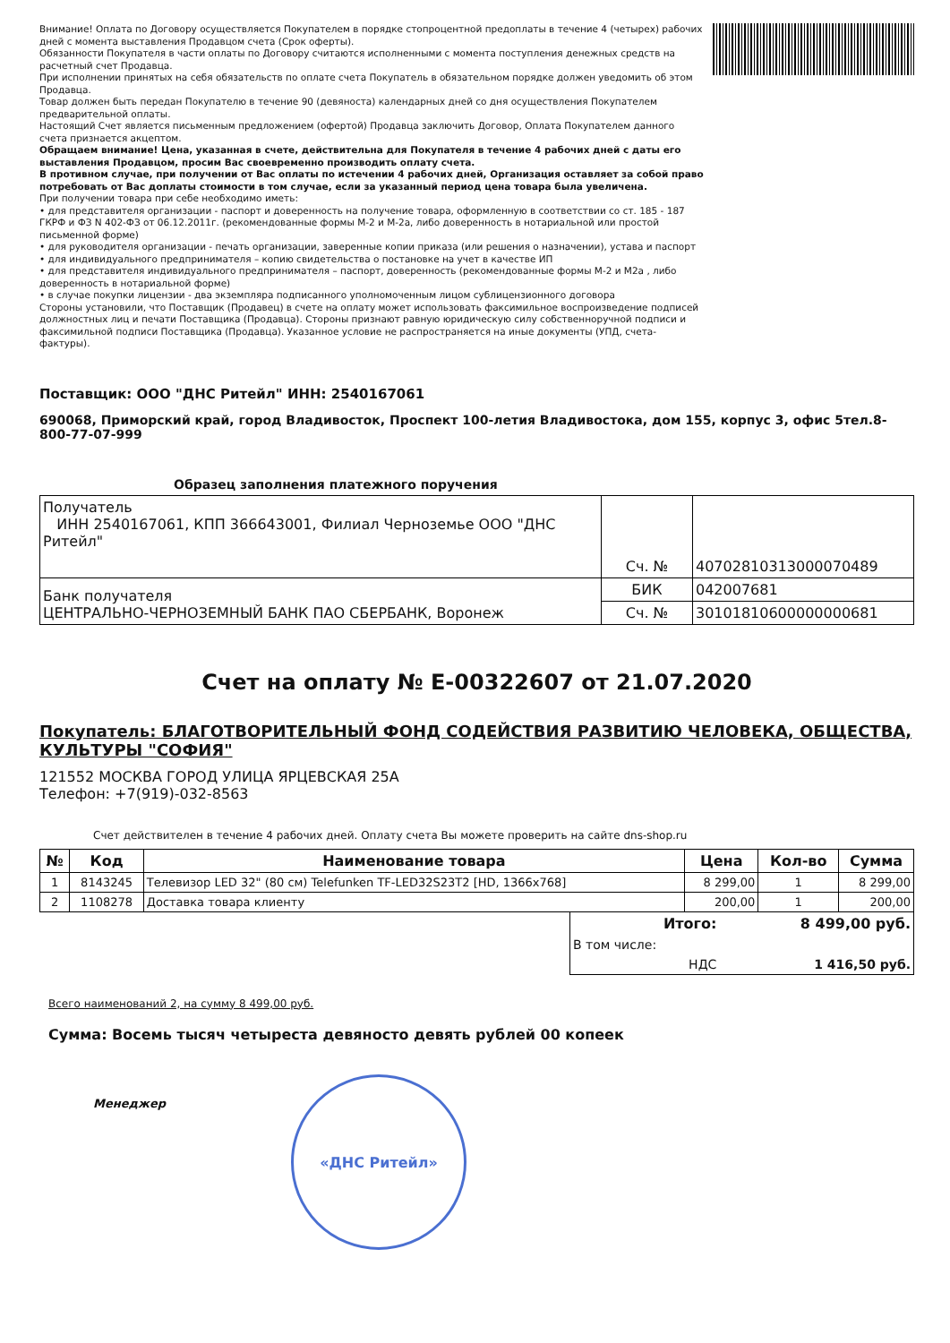Внимание! Оплата по Договору осуществляется Покупателем в порядке стопроцентной предоплаты в течение 4 (четырех) рабочих дней с момента выставления Продавцом счета (Срок оферты).
Обязанности Покупателя в части оплаты по Договору считаются исполненными с момента поступления денежных средств на расчетный счет Продавца.
При исполнении принятых на себя обязательств по оплате счета Покупатель в обязательном порядке должен уведомить об этом Продавца.
Товар должен быть передан Покупателю в течение 90 (девяноста) календарных дней со дня осуществления Покупателем предварительной оплаты.
Настоящий Счет является письменным предложением (офертой) Продавца заключить Договор, Оплата Покупателем данного счета признается акцептом.
Обращаем внимание! Цена, указанная в счете, действительна для Покупателя в течение 4 рабочих дней с даты его выставления Продавцом, просим Вас своевременно производить оплату счета.
В противном случае, при получении от Вас оплаты по истечении 4 рабочих дней, Организация оставляет за собой право потребовать от Вас доплаты стоимости в том случае, если за указанный период цена товара была увеличена.
При получении товара при себе необходимо иметь:
• для представителя организации - паспорт и доверенность на получение товара, оформленную в соответствии со ст. 185 - 187 ГКРФ и ФЗ N 402-ФЗ от 06.12.2011г. (рекомендованные формы М-2 и М-2а, либо доверенность в нотариальной или простой письменной форме)
• для руководителя организации - печать организации, заверенные копии приказа (или решения о назначении), устава и паспорт
• для индивидуального предпринимателя – копию свидетельства о постановке на учет в качестве ИП
• для представителя индивидуального предпринимателя – паспорт, доверенность (рекомендованные формы М-2 и М2а , либо доверенность в нотариальной форме)
• в случае покупки лицензии - два экземпляра подписанного уполномоченным лицом сублицензионного договора
Стороны установили, что Поставщик (Продавец) в счете на оплату может использовать факсимильное воспроизведение подписей должностных лиц и печати Поставщика (Продавца). Стороны признают равную юридическую силу собственноручной подписи и факсимильной подписи Поставщика (Продавца). Указанное условие не распространяется на иные документы (УПД, счета-фактуры).
Поставщик: ООО "ДНС Ритейл" ИНН: 2540167061
690068, Приморский край, город Владивосток, Проспект 100-летия Владивостока, дом 155, корпус 3, офис 5тел.8-800-77-07-999
Образец заполнения платежного поручения
| Получатель ИНН 2540167061, КПП 366643001, Филиал Черноземье ООО "ДНС Ритейл" | Сч. № | 40702810313000070489 |
| Банк получателя ЦЕНТРАЛЬНО-ЧЕРНОЗЕМНЫЙ БАНК ПАО СБЕРБАНК, Воронеж | БИК | 042007681 |
| | Сч. № | 30101810600000000681 |
Счет на оплату № Е-00322607 от 21.07.2020
Покупатель: БЛАГОТВОРИТЕЛЬНЫЙ ФОНД СОДЕЙСТВИЯ РАЗВИТИЮ ЧЕЛОВЕКА, ОБЩЕСТВА, КУЛЬТУРЫ "СОФИЯ"
121552 МОСКВА ГОРОД УЛИЦА ЯРЦЕВСКАЯ 25А
Телефон: +7(919)-032-8563
Счет действителен в течение 4 рабочих дней. Оплату счета Вы можете проверить на сайте dns-shop.ru
| № | Код | Наименование товара | Цена | Кол-во | Сумма |
| --- | --- | --- | --- | --- | --- |
| 1 | 8143245 | Телевизор LED 32" (80 см) Telefunken TF-LED32S23T2 [HD, 1366x768] | 8 299,00 | 1 | 8 299,00 |
| 2 | 1108278 | Доставка товара клиенту | 200,00 | 1 | 200,00 |
| Итого: | 8 499,00 руб. |
| В том числе: | |
| НДС | 1 416,50 руб. |
Всего наименований 2, на сумму 8 499,00 руб.
Сумма: Восемь тысяч четыреста девяносто девять рублей 00 копеек
Менеджер
«ДНС Ритейл»